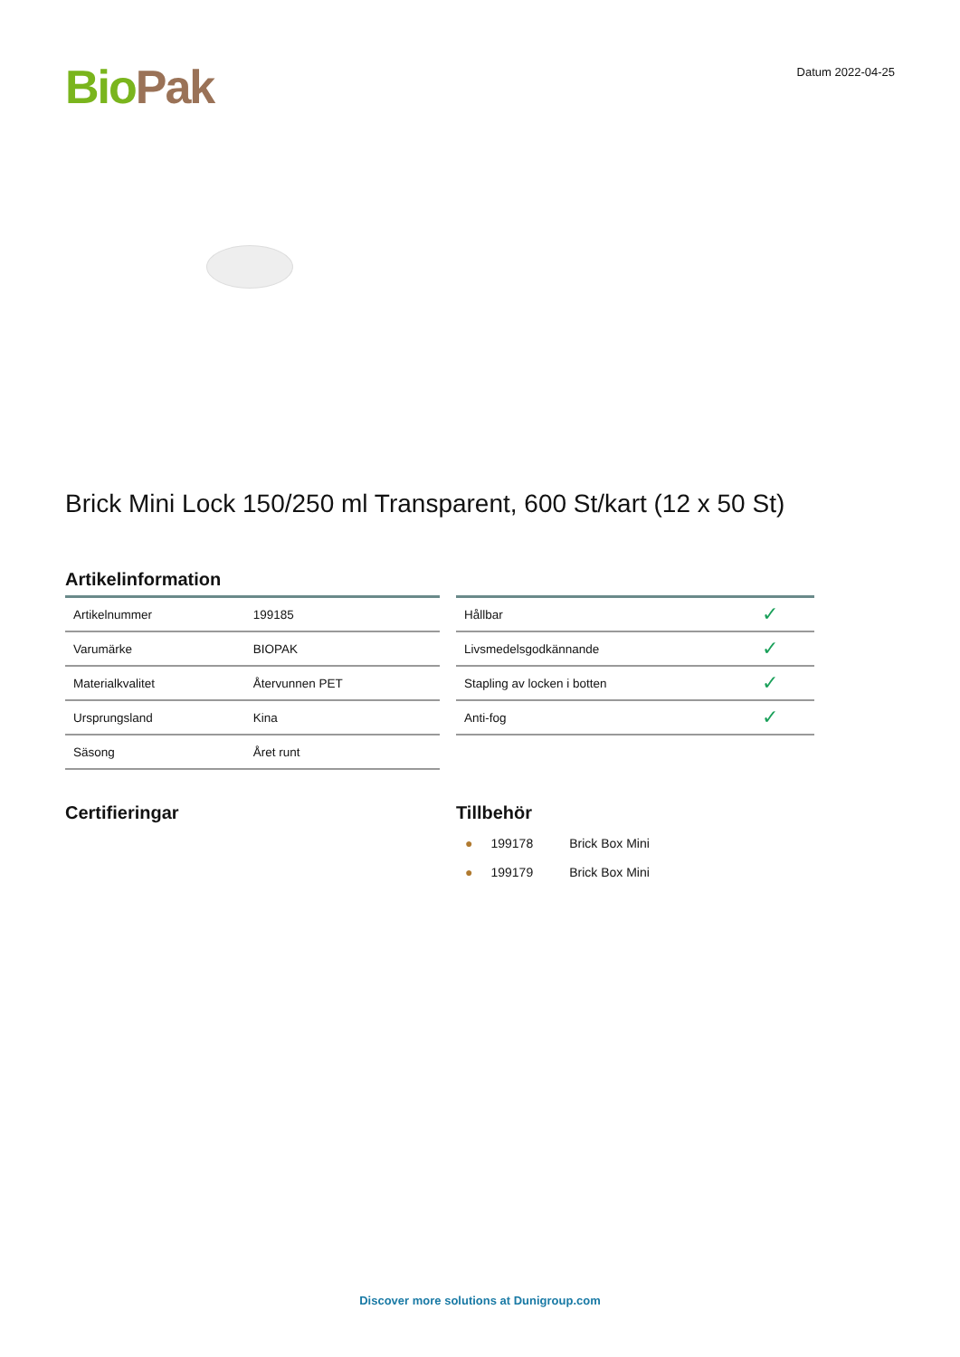Bio Pak
Datum 2022-04-25
Brick Mini Lock 150/250 ml Transparent, 600 St/kart (12 x 50 St)
Artikelinformation
| Artikelnummer | 199185 |
| Varumärke | BIOPAK |
| Materialkvalitet | Återvunnen PET |
| Ursprungsland | Kina |
| Säsong | Året runt |
| Hållbar | ✓ |
| Livsmedelsgodkännande | ✓ |
| Stapling av locken i botten | ✓ |
| Anti-fog | ✓ |
Certifieringar Tillbehör
| ● | 199178 | Brick Box Mini |
| ● | 199179 | Brick Box Mini |
Discover more solutions at Dunigroup.com